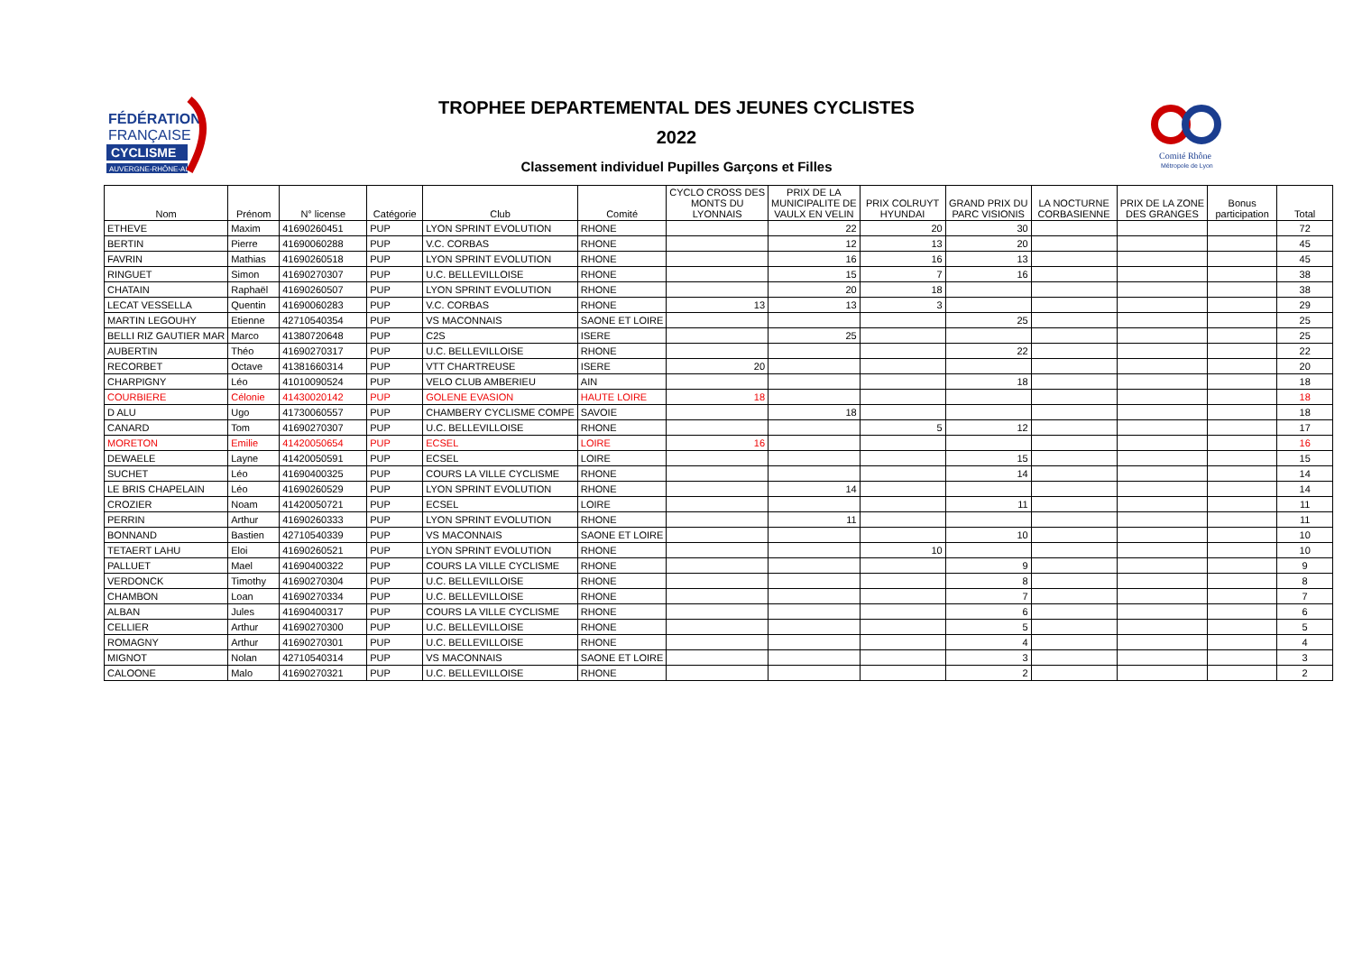FÉDÉRATION
FRANÇAISE
CYCLISME
AUVERGNE-RHÔNE-ALPES
Comité Rhône
Métropole de Lyon
TROPHEE DEPARTEMENTAL DES JEUNES CYCLISTES
2022
Classement individuel Pupilles Garçons et Filles
| Nom | Prénom | N° license | Catégorie | Club | Comité | CYCLO CROSS DES MONTS DU LYONNAIS | PRIX DE LA MUNICIPALITE DE VAULX EN VELIN | PRIX COLRUYT HYUNDAI | GRAND PRIX DU PARC VISIONIS | LA NOCTURNE CORBASIENNE | PRIX DE LA ZONE DES GRANGES | Bonus participation | Total |
| --- | --- | --- | --- | --- | --- | --- | --- | --- | --- | --- | --- | --- | --- |
| ETHEVE | Maxim | 41690260451 | PUP | LYON SPRINT EVOLUTION | RHONE | | 22 | 20 | 30 | | | | 72 |
| BERTIN | Pierre | 41690060288 | PUP | V.C. CORBAS | RHONE | | 12 | 13 | 20 | | | | 45 |
| FAVRIN | Mathias | 41690260518 | PUP | LYON SPRINT EVOLUTION | RHONE | | 16 | 16 | 13 | | | | 45 |
| RINGUET | Simon | 41690270307 | PUP | U.C. BELLEVILLOISE | RHONE | | 15 | 7 | 16 | | | | 38 |
| CHATAIN | Raphaël | 41690260507 | PUP | LYON SPRINT EVOLUTION | RHONE | | 20 | 18 | | | | | 38 |
| LECAT VESSELLA | Quentin | 41690060283 | PUP | V.C. CORBAS | RHONE | 13 | 13 | 3 | | | | | 29 |
| MARTIN LEGOUHY | Etienne | 42710540354 | PUP | VS MACONNAIS | SAONE ET LOIRE | | | | 25 | | | | 25 |
| BELLI RIZ GAUTIER MAR | Marco | 41380720648 | PUP | C2S | ISERE | | 25 | | | | | | 25 |
| AUBERTIN | Théo | 41690270317 | PUP | U.C. BELLEVILLOISE | RHONE | | | | 22 | | | | 22 |
| RECORBET | Octave | 41381660314 | PUP | VTT CHARTREUSE | ISERE | 20 | | | | | | | 20 |
| CHARPIGNY | Léo | 41010090524 | PUP | VELO CLUB AMBERIEU | AIN | | | | 18 | | | | 18 |
| COURBIERE | Célonie | 41430020142 | PUP | GOLENE EVASION | HAUTE LOIRE | 18 | | | | | | | 18 |
| D ALU | Ugo | 41730060557 | PUP | CHAMBERY CYCLISME COMPE | SAVOIE | | 18 | | | | | | 18 |
| CANARD | Tom | 41690270307 | PUP | U.C. BELLEVILLOISE | RHONE | | | 5 | 12 | | | | 17 |
| MORETON | Emilie | 41420050654 | PUP | ECSEL | LOIRE | 16 | | | | | | | 16 |
| DEWAELE | Layne | 41420050591 | PUP | ECSEL | LOIRE | | | | 15 | | | | 15 |
| SUCHET | Léo | 41690400325 | PUP | COURS LA VILLE CYCLISME | RHONE | | | | 14 | | | | 14 |
| LE BRIS CHAPELAIN | Léo | 41690260529 | PUP | LYON SPRINT EVOLUTION | RHONE | | 14 | | | | | | 14 |
| CROZIER | Noam | 41420050721 | PUP | ECSEL | LOIRE | | | | 11 | | | | 11 |
| PERRIN | Arthur | 41690260333 | PUP | LYON SPRINT EVOLUTION | RHONE | | 11 | | | | | | 11 |
| BONNAND | Bastien | 42710540339 | PUP | VS MACONNAIS | SAONE ET LOIRE | | | | 10 | | | | 10 |
| TETAERT LAHU | Eloi | 41690260521 | PUP | LYON SPRINT EVOLUTION | RHONE | | | 10 | | | | | 10 |
| PALLUET | Mael | 41690400322 | PUP | COURS LA VILLE CYCLISME | RHONE | | | | 9 | | | | 9 |
| VERDONCK | Timothy | 41690270304 | PUP | U.C. BELLEVILLOISE | RHONE | | | | 8 | | | | 8 |
| CHAMBON | Loan | 41690270334 | PUP | U.C. BELLEVILLOISE | RHONE | | | | 7 | | | | 7 |
| ALBAN | Jules | 41690400317 | PUP | COURS LA VILLE CYCLISME | RHONE | | | | 6 | | | | 6 |
| CELLIER | Arthur | 41690270300 | PUP | U.C. BELLEVILLOISE | RHONE | | | | 5 | | | | 5 |
| ROMAGNY | Arthur | 41690270301 | PUP | U.C. BELLEVILLOISE | RHONE | | | | 4 | | | | 4 |
| MIGNOT | Nolan | 42710540314 | PUP | VS MACONNAIS | SAONE ET LOIRE | | | | 3 | | | | 3 |
| CALOONE | Malo | 41690270321 | PUP | U.C. BELLEVILLOISE | RHONE | | | | 2 | | | | 2 |